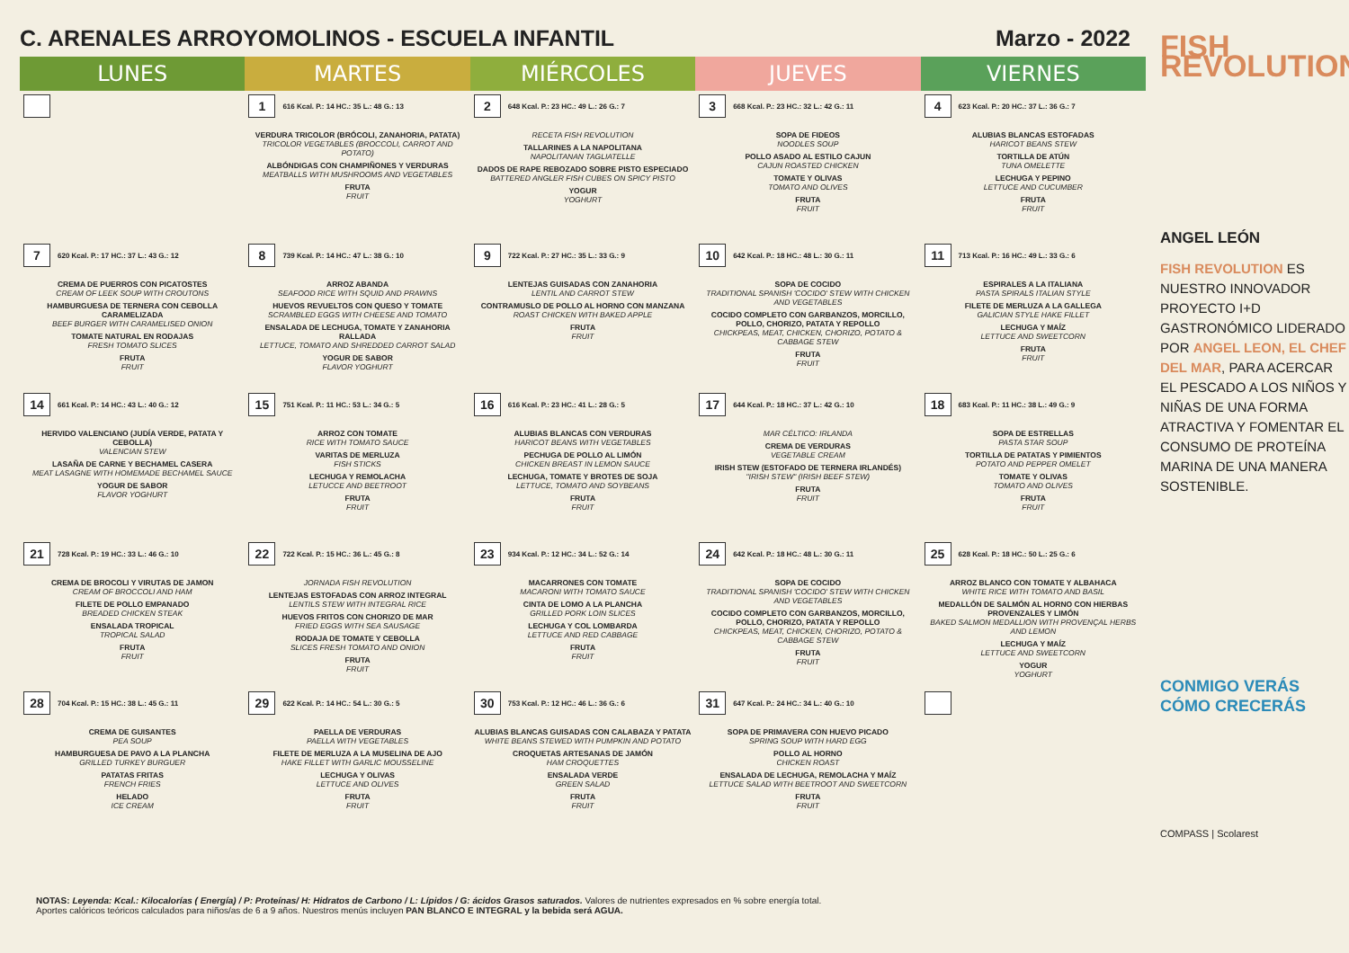C. ARENALES ARROYOMOLINOS - ESCUELA INFANTIL Marzo - 2022
| LUNES | MARTES | MIÉRCOLES | JUEVES | VIERNES |
| --- | --- | --- | --- | --- |
| | 1 616 Kcal. P.: 14 HC.: 35 L.: 48 G.: 13 VERDURA TRICOLOR (BRÓCOLI, ZANAHORIA, PATATA) TRICOLOR VEGETABLES (BROCCOLI, CARROT AND POTATO) ALBÓNDIGAS CON CHAMPIÑONES Y VERDURAS MEATBALLS WITH MUSHROOMS AND VEGETABLES FRUTA FRUIT | 2 648 Kcal. P.: 23 HC.: 49 L.: 26 G.: 7 RECETA FISH REVOLUTION TALLARINES A LA NAPOLITANA NAPOLITANAN TAGLIATELLE DADOS DE RAPE REBOZADO SOBRE PISTO ESPECIADO BATTERED ANGLER FISH CUBES ON SPICY PISTO YOGUR YOGHURT | 3 668 Kcal. P.: 23 HC.: 32 L.: 42 G.: 11 SOPA DE FIDEOS NOODLES SOUP POLLO ASADO AL ESTILO CAJUN CAJUN ROASTED CHICKEN TOMATE Y OLIVAS TOMATO AND OLIVES FRUTA FRUIT | 4 623 Kcal. P.: 20 HC.: 37 L.: 36 G.: 7 ALUBIAS BLANCAS ESTOFADAS HARICOT BEANS STEW TORTILLA DE ATÚN TUNA OMELETTE LECHUGA Y PEPINO LETTUCE AND CUCUMBER FRUTA FRUIT |
| 7 620 Kcal. P.: 17 HC.: 37 L.: 43 G.: 12 CREMA DE PUERROS CON PICATOSTES CREAM OF LEEK SOUP WITH CROUTONS HAMBURGUESA DE TERNERA CON CEBOLLA CARAMELIZADA BEEF BURGER WITH CARAMELISED ONION TOMATE NATURAL EN RODAJAS FRESH TOMATO SLICES FRUTA FRUIT | 8 739 Kcal. P.: 14 HC.: 47 L.: 38 G.: 10 ARROZ ABANDA SEAFOOD RICE WITH SQUID AND PRAWNS HUEVOS REVUELTOS CON QUESO Y TOMATE SCRAMBLED EGGS WITH CHEESE AND TOMATO ENSALADA DE LECHUGA, TOMATE Y ZANAHORIA RALLADA LETTUCE, TOMATO AND SHREDDED CARROT SALAD YOGUR DE SABOR FLAVOR YOGHURT | 9 722 Kcal. P.: 27 HC.: 35 L.: 33 G.: 9 LENTEJAS GUISADAS CON ZANAHORIA LENTIL AND CARROT STEW CONTRAMUSLO DE POLLO AL HORNO CON MANZANA ROAST CHICKEN WITH BAKED APPLE FRUTA FRUIT | 10 642 Kcal. P.: 18 HC.: 48 L.: 30 G.: 11 SOPA DE COCIDO TRADITIONAL SPANISH 'COCIDO' STEW WITH CHICKEN AND VEGETABLES COCIDO COMPLETO CON GARBANZOS, MORCILLO, POLLO, CHORIZO, PATATA Y REPOLLO CHICKPEAS, MEAT, CHICKEN, CHORIZO, POTATO & CABBAGE STEW FRUTA FRUIT | 11 713 Kcal. P.: 16 HC.: 49 L.: 33 G.: 6 ESPIRALES A LA ITALIANA PASTA SPIRALS ITALIAN STYLE FILETE DE MERLUZA A LA GALLEGA GALICIAN STYLE HAKE FILLET LECHUGA Y MAÍZ LETTUCE AND SWEETCORN FRUTA FRUIT |
| 14 661 Kcal. P.: 14 HC.: 43 L.: 40 G.: 12 HERVIDO VALENCIANO (JUDÍA VERDE, PATATA Y CEBOLLA) VALENCIAN STEW LASAÑA DE CARNE Y BECHAMEL CASERA MEAT LASAGNE WITH HOMEMADE BECHAMEL SAUCE YOGUR DE SABOR FLAVOR YOGHURT | 15 751 Kcal. P.: 11 HC.: 53 L.: 34 G.: 5 ARROZ CON TOMATE RICE WITH TOMATO SAUCE VARITAS DE MERLUZA FISH STICKS LECHUGA Y REMOLACHA LETUCCE AND BEETROOT FRUTA FRUIT | 16 616 Kcal. P.: 23 HC.: 41 L.: 28 G.: 5 ALUBIAS BLANCAS CON VERDURAS HARICOT BEANS WITH VEGETABLES PECHUGA DE POLLO AL LIMÓN CHICKEN BREAST IN LEMON SAUCE LECHUGA, TOMATE Y BROTES DE SOJA LETTUCE, TOMATO AND SOYBEANS FRUTA FRUIT | 17 644 Kcal. P.: 18 HC.: 37 L.: 42 G.: 10 MAR CÉLTICO: IRLANDA CREMA DE VERDURAS VEGETABLE CREAM IRISH STEW (ESTOFADO DE TERNERA IRLANDÉS) "IRISH STEW" (IRISH BEEF STEW) FRUTA FRUIT | 18 683 Kcal. P.: 11 HC.: 38 L.: 49 G.: 9 SOPA DE ESTRELLAS PASTA STAR SOUP TORTILLA DE PATATAS Y PIMIENTOS POTATO AND PEPPER OMELET TOMATE Y OLIVAS TOMATO AND OLIVES FRUTA FRUIT |
| 21 728 Kcal. P.: 19 HC.: 33 L.: 46 G.: 10 CREMA DE BROCOLI Y VIRUTAS DE JAMON CREAM OF BROCCOLI AND HAM FILETE DE POLLO EMPANADO BREADED CHICKEN STEAK ENSALADA TROPICAL TROPICAL SALAD FRUTA FRUIT | 22 722 Kcal. P.: 15 HC.: 36 L.: 45 G.: 8 JORNADA FISH REVOLUTION LENTEJAS ESTOFADAS CON ARROZ INTEGRAL LENTILS STEW WITH INTEGRAL RICE HUEVOS FRITOS CON CHORIZO DE MAR FRIED EGGS WITH SEA SAUSAGE RODAJA DE TOMATE Y CEBOLLA SLICES FRESH TOMATO AND ONION FRUTA FRUIT | 23 934 Kcal. P.: 12 HC.: 34 L.: 52 G.: 14 MACARRONES CON TOMATE MACARONI WITH TOMATO SAUCE CINTA DE LOMO A LA PLANCHA GRILLED PORK LOIN SLICES LECHUGA Y COL LOMBARDA LETTUCE AND RED CABBAGE FRUTA FRUIT | 24 642 Kcal. P.: 18 HC.: 48 L.: 30 G.: 11 SOPA DE COCIDO TRADITIONAL SPANISH 'COCIDO' STEW WITH CHICKEN AND VEGETABLES COCIDO COMPLETO CON GARBANZOS, MORCILLO, POLLO, CHORIZO, PATATA Y REPOLLO CHICKPEAS, MEAT, CHICKEN, CHORIZO, POTATO & CABBAGE STEW FRUTA FRUIT | 25 628 Kcal. P.: 18 HC.: 50 L.: 25 G.: 6 ARROZ BLANCO CON TOMATE Y ALBAHACA WHITE RICE WITH TOMATO AND BASIL MEDALLÓN DE SALMÓN AL HORNO CON HIERBAS PROVENZALES Y LIMÓN BAKED SALMON MEDALLION WITH PROVENÇAL HERBS AND LEMON LECHUGA Y MAÍZ LETTUCE AND SWEETCORN YOGUR YOGHURT |
| 28 704 Kcal. P.: 15 HC.: 38 L.: 45 G.: 11 CREMA DE GUISANTES PEA SOUP HAMBURGUESA DE PAVO A LA PLANCHA GRILLED TURKEY BURGUER PATATAS FRITAS FRENCH FRIES HELADO ICE CREAM | 29 622 Kcal. P.: 14 HC.: 54 L.: 30 G.: 5 PAELLA DE VERDURAS PAELLA WITH VEGETABLES FILETE DE MERLUZA A LA MUSELINA DE AJO HAKE FILLET WITH GARLIC MOUSSELINE LECHUGA Y OLIVAS LETTUCE AND OLIVES FRUTA FRUIT | 30 753 Kcal. P.: 12 HC.: 46 L.: 36 G.: 6 ALUBIAS BLANCAS GUISADAS CON CALABAZA Y PATATA WHITE BEANS STEWED WITH PUMPKIN AND POTATO CROQUETAS ARTESANAS DE JAMÓN HAM CROQUETTES ENSALADA VERDE GREEN SALAD FRUTA FRUIT | 31 647 Kcal. P.: 24 HC.: 34 L.: 40 G.: 10 SOPA DE PRIMAVERA CON HUEVO PICADO SPRING SOUP WITH HARD EGG POLLO AL HORNO CHICKEN ROAST ENSALADA DE LECHUGA, REMOLACHA Y MAÍZ LETTUCE SALAD WITH BEETROOT AND SWEETCORN FRUTA FRUIT | |
FISH REVOLUTION
ANGEL LEÓN
FISH REVOLUTION ES NUESTRO INNOVADOR PROYECTO I+D GASTRONÓMICO LIDERADO POR ANGEL LEON, EL CHEF DEL MAR, PARA ACERCAR EL PESCADO A LOS NIÑOS Y NIÑAS DE UNA FORMA ATRACTIVA Y FOMENTAR EL CONSUMO DE PROTEÍNA MARINA DE UNA MANERA SOSTENIBLE.
CONMIGO VERÁS CÓMO CRECERÁS
COMPASS | Scolarest
NOTAS: Leyenda: Kcal.: Kilocalorías ( Energía) / P: Proteínas/ H: Hidratos de Carbono / L: Lípidos / G: ácidos Grasos saturados. Valores de nutrientes expresados en % sobre energía total.
Aportes calóricos teóricos calculados para niños/as de 6 a 9 años. Nuestros menús incluyen PAN BLANCO E INTEGRAL y la bebida será AGUA.